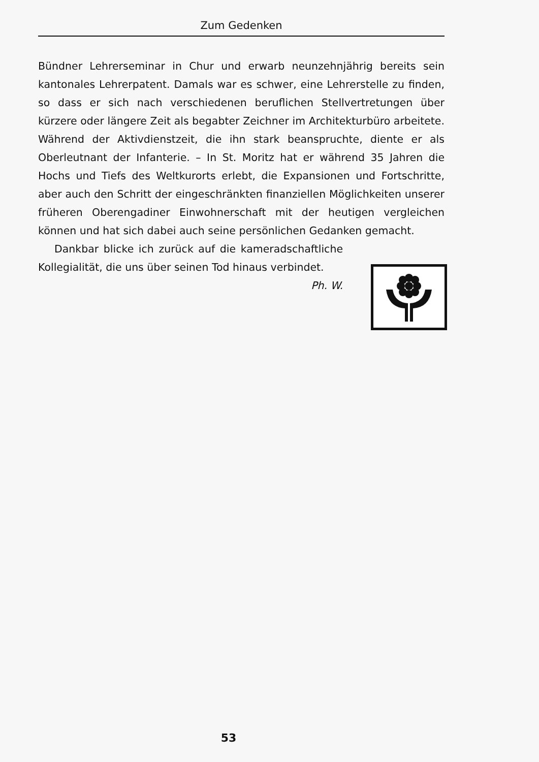Zum Gedenken
Bündner Lehrerseminar in Chur und erwarb neunzehnjährig bereits sein kantonales Lehrerpatent. Damals war es schwer, eine Lehrerstelle zu finden, so dass er sich nach verschiedenen beruflichen Stellvertretungen über kürzere oder längere Zeit als begabter Zeichner im Architekturbüro arbeitete. Während der Aktivdienstzeit, die ihn stark beanspruchte, diente er als Oberleutnant der Infanterie. – In St. Moritz hat er während 35 Jahren die Hochs und Tiefs des Weltkurorts erlebt, die Expansionen und Fortschritte, aber auch den Schritt der eingeschränkten finanziellen Möglichkeiten unserer früheren Oberengadiner Einwohnerschaft mit der heutigen vergleichen können und hat sich dabei auch seine persönlichen Gedanken gemacht.
Dankbar blicke ich zurück auf die kameradschaftliche Kollegialität, die uns über seinen Tod hinaus verbindet. Ph. W.
53